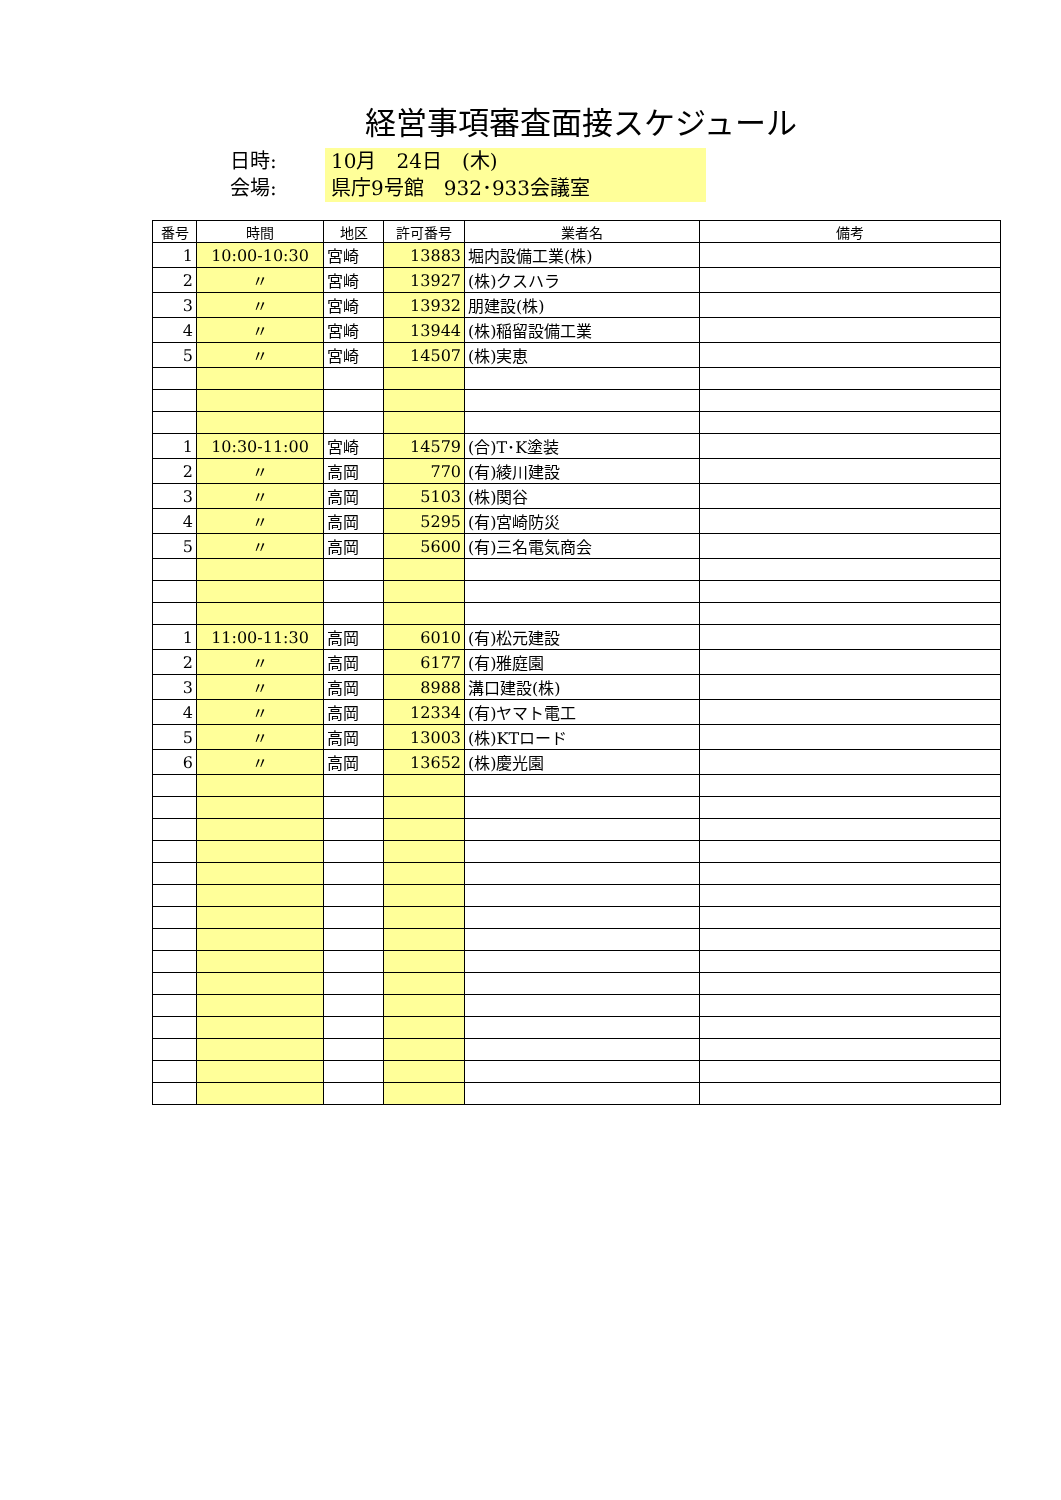経営事項審査面接スケジュール
日時: 10月　24日　(木)
会場: 県庁9号館　932･933会議室
| 番号 | 時間 | 地区 | 許可番号 | 業者名 | 備考 |
| --- | --- | --- | --- | --- | --- |
| 1 | 10:00-10:30 | 宮崎 | 13883 | 堀内設備工業(株) | |
| 2 | 〃 | 宮崎 | 13927 | (株)クスハラ | |
| 3 | 〃 | 宮崎 | 13932 | 朋建設(株) | |
| 4 | 〃 | 宮崎 | 13944 | (株)稲留設備工業 | |
| 5 | 〃 | 宮崎 | 14507 | (株)実恵 | |
| 1 | 10:30-11:00 | 宮崎 | 14579 | (合)T･K塗装 | |
| 2 | 〃 | 高岡 | 770 | (有)綾川建設 | |
| 3 | 〃 | 高岡 | 5103 | (株)関谷 | |
| 4 | 〃 | 高岡 | 5295 | (有)宮崎防災 | |
| 5 | 〃 | 高岡 | 5600 | (有)三名電気商会 | |
| 1 | 11:00-11:30 | 高岡 | 6010 | (有)松元建設 | |
| 2 | 〃 | 高岡 | 6177 | (有)雅庭園 | |
| 3 | 〃 | 高岡 | 8988 | 溝口建設(株) | |
| 4 | 〃 | 高岡 | 12334 | (有)ヤマト電工 | |
| 5 | 〃 | 高岡 | 13003 | (株)KTロード | |
| 6 | 〃 | 高岡 | 13652 | (株)慶光園 | |